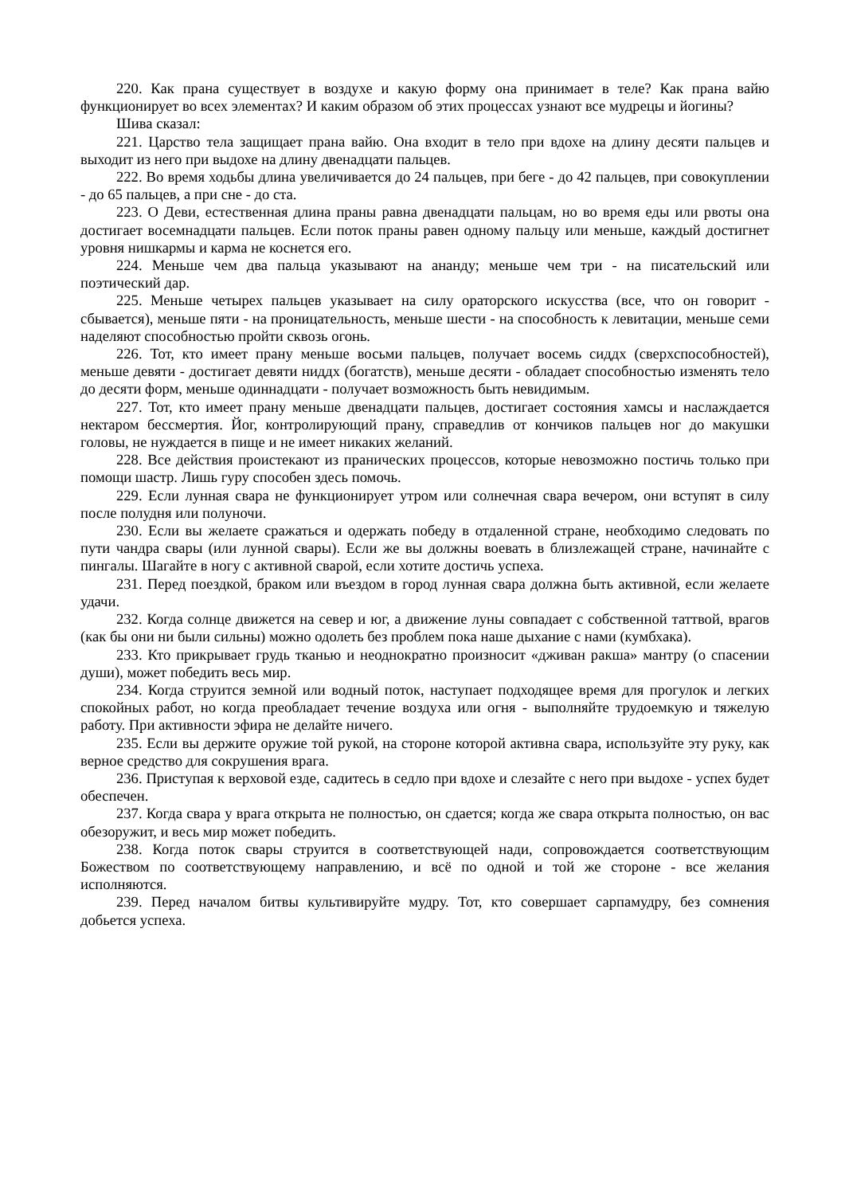220. Как прана существует в воздухе и какую форму она принимает в теле? Как прана вайю функционирует во всех элементах? И каким образом об этих процессах узнают все мудрецы и йогины?
Шива сказал:
221. Царство тела защищает прана вайю. Она входит в тело при вдохе на длину десяти пальцев и выходит из него при выдохе на длину двенадцати пальцев.
222. Во время ходьбы длина увеличивается до 24 пальцев, при беге - до 42 пальцев, при совокуплении - до 65 пальцев, а при сне - до ста.
223. О Деви, естественная длина праны равна двенадцати пальцам, но во время еды или рвоты она достигает восемнадцати пальцев. Если поток праны равен одному пальцу или меньше, каждый достигнет уровня нишкармы и карма не коснется его.
224. Меньше чем два пальца указывают на ананду; меньше чем три - на писательский или поэтический дар.
225. Меньше четырех пальцев указывает на силу ораторского искусства (все, что он говорит - сбывается), меньше пяти - на проницательность, меньше шести - на способность к левитации, меньше семи наделяют способностью пройти сквозь огонь.
226. Тот, кто имеет прану меньше восьми пальцев, получает восемь сиддх (сверхспособностей), меньше девяти - достигает девяти ниддх (богатств), меньше десяти - обладает способностью изменять тело до десяти форм, меньше одиннадцати - получает возможность быть невидимым.
227. Тот, кто имеет прану меньше двенадцати пальцев, достигает состояния хамсы и наслаждается нектаром бессмертия. Йог, контролирующий прану, справедлив от кончиков пальцев ног до макушки головы, не нуждается в пище и не имеет никаких желаний.
228. Все действия проистекают из пранических процессов, которые невозможно постичь только при помощи шастр. Лишь гуру способен здесь помочь.
229. Если лунная свара не функционирует утром или солнечная свара вечером, они вступят в силу после полудня или полуночи.
230. Если вы желаете сражаться и одержать победу в отдаленной стране, необходимо следовать по пути чандра свары (или лунной свары). Если же вы должны воевать в близлежащей стране, начинайте с пингалы. Шагайте в ногу с активной сварой, если хотите достичь успеха.
231. Перед поездкой, браком или въездом в город лунная свара должна быть активной, если желаете удачи.
232. Когда солнце движется на север и юг, а движение луны совпадает с собственной таттвой, врагов (как бы они ни были сильны) можно одолеть без проблем пока наше дыхание с нами (кумбхака).
233. Кто прикрывает грудь тканью и неоднократно произносит «дживан ракша» мантру (о спасении души), может победить весь мир.
234. Когда струится земной или водный поток, наступает подходящее время для прогулок и легких спокойных работ, но когда преобладает течение воздуха или огня - выполняйте трудоемкую и тяжелую работу. При активности эфира не делайте ничего.
235. Если вы держите оружие той рукой, на стороне которой активна свара, используйте эту руку, как верное средство для сокрушения врага.
236. Приступая к верховой езде, садитесь в седло при вдохе и слезайте с него при выдохе - успех будет обеспечен.
237. Когда свара у врага открыта не полностью, он сдается; когда же свара открыта полностью, он вас обезоружит, и весь мир может победить.
238. Когда поток свары струится в соответствующей нади, сопровождается соответствующим Божеством по соответствующему направлению, и всё по одной и той же стороне - все желания исполняются.
239. Перед началом битвы культивируйте мудру. Тот, кто совершает сарпамудру, без сомнения добьется успеха.